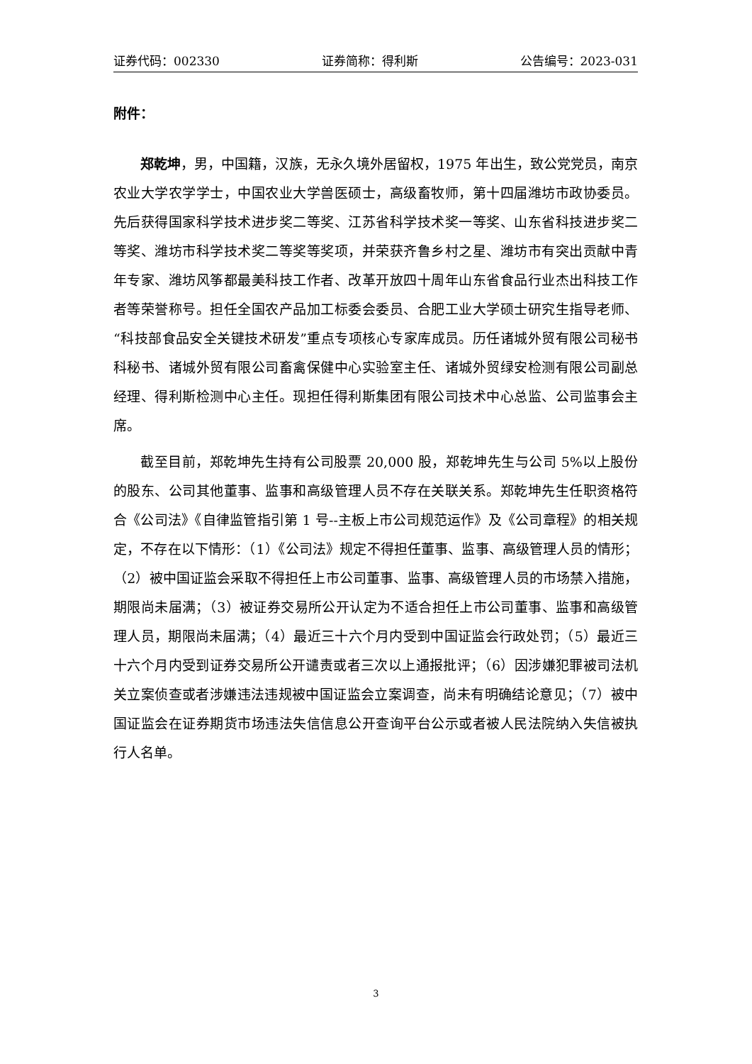证券代码：002330 证券简称：得利斯 公告编号：2023-031
附件：
郑乾坤，男，中国籍，汉族，无永久境外居留权，1975 年出生，致公党党员，南京农业大学农学学士，中国农业大学兽医硕士，高级畜牧师，第十四届潍坊市政协委员。先后获得国家科学技术进步奖二等奖、江苏省科学技术奖一等奖、山东省科技进步奖二等奖、潍坊市科学技术奖二等奖等奖项，并荣获齐鲁乡村之星、潍坊市有突出贡献中青年专家、潍坊风筝都最美科技工作者、改革开放四十周年山东省食品行业杰出科技工作者等荣誉称号。担任全国农产品加工标委会委员、合肥工业大学硕士研究生指导老师、“科技部食品安全关键技术研发”重点专项核心专家库成员。历任诸城外贸有限公司秘书科秘书、诸城外贸有限公司畜禽保健中心实验室主任、诸城外贸绿安检测有限公司副总经理、得利斯检测中心主任。现担任得利斯集团有限公司技术中心总监、公司监事会主席。
截至目前，郑乾坤先生持有公司股票 20,000 股，郑乾坤先生与公司 5%以上股份的股东、公司其他董事、监事和高级管理人员不存在关联关系。郑乾坤先生任职资格符合《公司法》《自律监管指引第 1 号--主板上市公司规范运作》及《公司章程》的相关规定，不存在以下情形：（1）《公司法》规定不得担任董事、监事、高级管理人员的情形；（2）被中国证监会采取不得担任上市公司董事、监事、高级管理人员的市场禁入措施，期限尚未届满；（3）被证券交易所公开认定为不适合担任上市公司董事、监事和高级管理人员，期限尚未届满；（4）最近三十六个月内受到中国证监会行政处罚；（5）最近三十六个月内受到证券交易所公开谴责或者三次以上通报批评；（6）因涉嫌犯罪被司法机关立案侦查或者涉嫌违法违规被中国证监会立案调查，尚未有明确结论意见；（7）被中国证监会在证券期货市场违法失信信息公开查询平台公示或者被人民法院纳入失信被执行人名单。
3